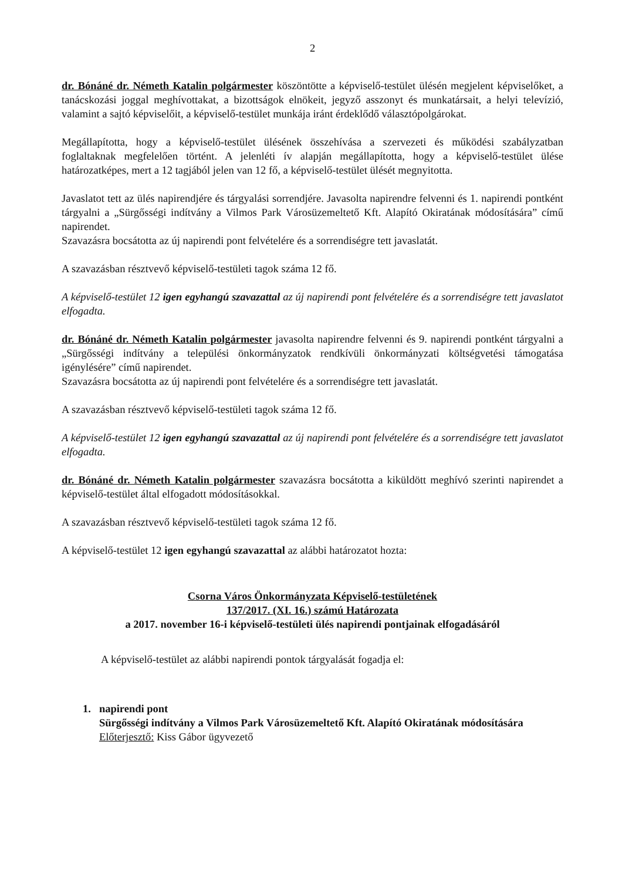2
dr. Bónáné dr. Németh Katalin polgármester köszöntötte a képviselő-testület ülésén megjelent képviselőket, a tanácskozási joggal meghívottakat, a bizottságok elnökeit, jegyző asszonyt és munkatársait, a helyi televízió, valamint a sajtó képviselőit, a képviselő-testület munkája iránt érdeklődő választópolgárokat.
Megállapította, hogy a képviselő-testület ülésének összehívása a szervezeti és működési szabályzatban foglaltaknak megfelelően történt. A jelenléti ív alapján megállapította, hogy a képviselő-testület ülése határozatképes, mert a 12 tagjából jelen van 12 fő, a képviselő-testület ülését megnyitotta.
Javaslatot tett az ülés napirendjére és tárgyalási sorrendjére. Javasolta napirendre felvenni és 1. napirendi pontként tárgyalni a „Sürgősségi indítvány a Vilmos Park Városüzemeltető Kft. Alapító Okiratának módosítására” című napirendet.
Szavazásra bocsátotta az új napirendi pont felvételére és a sorrendiségre tett javaslatát.
A szavazásban résztvevő képviselő-testületi tagok száma 12 fő.
A képviselő-testület 12 igen egyhangú szavazattal az új napirendi pont felvételére és a sorrendiségre tett javaslatot elfogadta.
dr. Bónáné dr. Németh Katalin polgármester javasolta napirendre felvenni és 9. napirendi pontként tárgyalni a „Sürgősségi indítvány a települési önkormányzatok rendkívüli önkormányzati költségvetési támogatása igénylésére” című napirendet.
Szavazásra bocsátotta az új napirendi pont felvételére és a sorrendiségre tett javaslatát.
A szavazásban résztvevő képviselő-testületi tagok száma 12 fő.
A képviselő-testület 12 igen egyhangú szavazattal az új napirendi pont felvételére és a sorrendiségre tett javaslatot elfogadta.
dr. Bónáné dr. Németh Katalin polgármester szavazásra bocsátotta a kiküldött meghívó szerinti napirendet a képviselő-testület által elfogadott módosításokkal.
A szavazásban résztvevő képviselő-testületi tagok száma 12 fő.
A képviselő-testület 12 igen egyhangú szavazattal az alábbi határozatot hozta:
Csorna Város Önkormányzata Képviselő-testületének
137/2017. (XI. 16.) számú Határozata
a 2017. november 16-i képviselő-testületi ülés napirendi pontjainak elfogadásáról
A képviselő-testület az alábbi napirendi pontok tárgyalását fogadja el:
1. napirendi pont
Sürgősségi indítvány a Vilmos Park Városüzemeltető Kft. Alapító Okiratának módosítására
Előterjesztő: Kiss Gábor ügyvezető